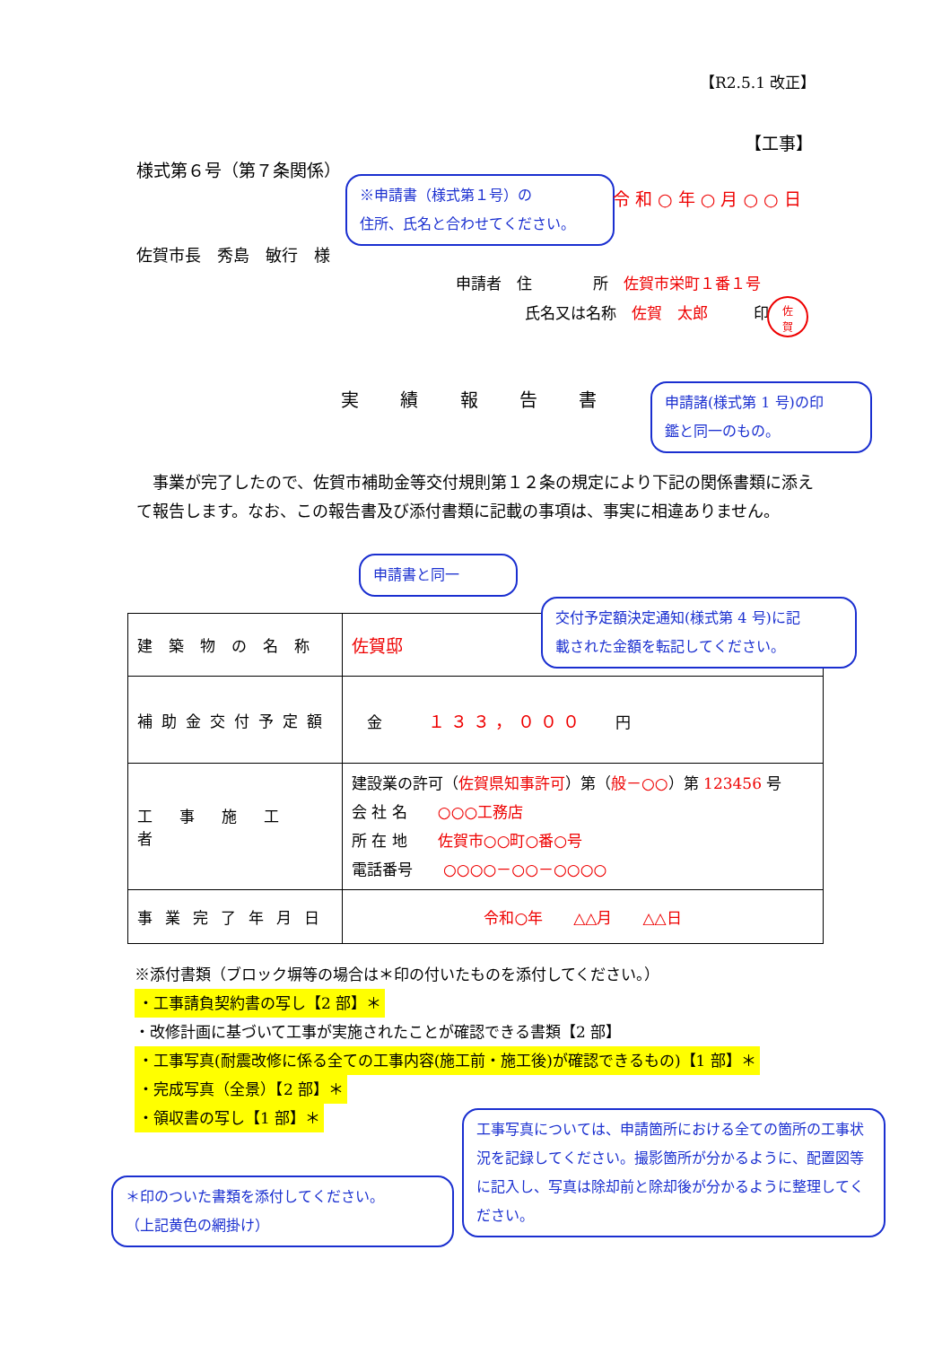【R2.5.1 改正】
【工事】
様式第６号（第７条関係）
※申請書（様式第１号）の
住所、氏名と合わせてください。
令 和 ○ 年 ○ 月 ○ ○ 日
佐賀市長　秀島　敏行　様
申請者　住　　　　所　佐賀市栄町１番１号
氏名又は名称　佐賀　太郎　　　印
佐
賀
申請諸(様式第 1 号)の印
鑑と同一のもの。
実 績 報 告 書
　事業が完了したので、佐賀市補助金等交付規則第１２条の規定により下記の関係書類に添えて報告します。なお、この報告書及び添付書類に記載の事項は、事実に相違ありません。
申請書と同一
| 建築物の名称 | 佐賀邸 |
| 補助金交付予定額 | 金 １３３，０００ 円 |
| 工事施工者 | 建設業の許可（ 佐賀県知事許可 ）第（ 般－○○ ）第 123456 号 会 社 名 ○○○工務店 所 在 地 佐賀市○○町○番○号 電話番号 ○○○○－○○－○○○○ |
| 事業完了年月日 | 令和○年 △△月 △△日 |
交付予定額決定通知(様式第 4 号)に記
載された金額を転記してください。
※添付書類（ブロック塀等の場合は＊印の付いたものを添付してください。）
・工事請負契約書の写し【2 部】＊
・改修計画に基づいて工事が実施されたことが確認できる書類【2 部】
・工事写真(耐震改修に係る全ての工事内容(施工前・施工後)が確認できるもの)【1 部】＊
・完成写真（全景）【2 部】＊
・領収書の写し【1 部】＊
＊印のついた書類を添付してください。
（上記黄色の網掛け）
工事写真については、申請箇所における全ての箇所の工事状況を記録してください。撮影箇所が分かるように、配置図等に記入し、写真は除却前と除却後が分かるように整理してください。